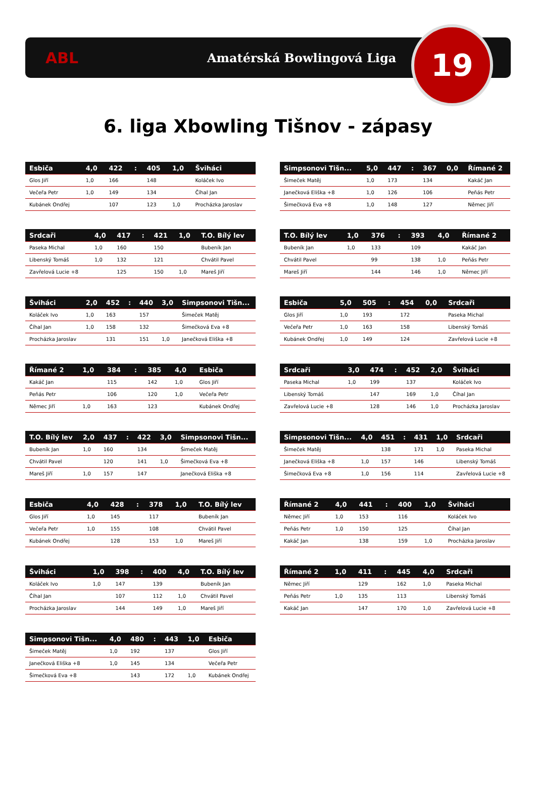ABL
Amatérská Bowlingová Liga
19
6. liga Xbowling Tišnov - zápasy
| Esbiča | 4,0 | 422 | : | 405 | 1,0 | Šviháci |
| --- | --- | --- | --- | --- | --- | --- |
| Glos Jiří | 1,0 | 166 | | 148 | | Koláček Ivo |
| Večeřa Petr | 1,0 | 149 | | 134 | | Číhal Jan |
| Kubánek Ondřej | | 107 | | 123 | 1,0 | Procházka Jaroslav |
| Simpsonovi Tišn... | 5,0 | 447 | : | 367 | 0,0 | Římané 2 |
| --- | --- | --- | --- | --- | --- | --- |
| Šimeček Matěj | 1,0 | 173 | | 134 | | Kakáč Jan |
| Janečková Eliška +8 | 1,0 | 126 | | 106 | | Peňás Petr |
| Šimečková Eva +8 | 1,0 | 148 | | 127 | | Němec Jiří |
| Srdcaři | 4,0 | 417 | : | 421 | 1,0 | T.O. Bílý lev |
| --- | --- | --- | --- | --- | --- | --- |
| Paseka Michal | 1,0 | 160 | | 150 | | Bubeník Jan |
| Libenský Tomáš | 1,0 | 132 | | 121 | | Chvátil Pavel |
| Zavřelová Lucie +8 | | 125 | | 150 | 1,0 | Mareš Jiří |
| T.O. Bílý lev | 1,0 | 376 | : | 393 | 4,0 | Římané 2 |
| --- | --- | --- | --- | --- | --- | --- |
| Bubeník Jan | 1,0 | 133 | | 109 | | Kakáč Jan |
| Chvátil Pavel | | 99 | | 138 | 1,0 | Peňás Petr |
| Mareš Jiří | | 144 | | 146 | 1,0 | Němec Jiří |
| Šviháci | 2,0 | 452 | : | 440 | 3,0 | Simpsonovi Tišn... |
| --- | --- | --- | --- | --- | --- | --- |
| Koláček Ivo | 1,0 | 163 | | 157 | | Šimeček Matěj |
| Číhal Jan | 1,0 | 158 | | 132 | | Šimečková Eva +8 |
| Procházka Jaroslav | | 131 | | 151 | 1,0 | Janečková Eliška +8 |
| Esbiča | 5,0 | 505 | : | 454 | 0,0 | Srdcaři |
| --- | --- | --- | --- | --- | --- | --- |
| Glos Jiří | 1,0 | 193 | | 172 | | Paseka Michal |
| Večeřa Petr | 1,0 | 163 | | 158 | | Libenský Tomáš |
| Kubánek Ondřej | 1,0 | 149 | | 124 | | Zavřelová Lucie +8 |
| Římané 2 | 1,0 | 384 | : | 385 | 4,0 | Esbiča |
| --- | --- | --- | --- | --- | --- | --- |
| Kakáč Jan | | 115 | | 142 | 1,0 | Glos Jiří |
| Peňás Petr | | 106 | | 120 | 1,0 | Večeřa Petr |
| Němec Jiří | 1,0 | 163 | | 123 | | Kubánek Ondřej |
| Srdcaři | 3,0 | 474 | : | 452 | 2,0 | Šviháci |
| --- | --- | --- | --- | --- | --- | --- |
| Paseka Michal | 1,0 | 199 | | 137 | | Koláček Ivo |
| Libenský Tomáš | | 147 | | 169 | 1,0 | Číhal Jan |
| Zavřelová Lucie +8 | | 128 | | 146 | 1,0 | Procházka Jaroslav |
| T.O. Bílý lev | 2,0 | 437 | : | 422 | 3,0 | Simpsonovi Tišn... |
| --- | --- | --- | --- | --- | --- | --- |
| Bubeník Jan | 1,0 | 160 | | 134 | | Šimeček Matěj |
| Chvátil Pavel | | 120 | | 141 | 1,0 | Šimečková Eva +8 |
| Mareš Jiří | 1,0 | 157 | | 147 | | Janečková Eliška +8 |
| Simpsonovi Tišn... | 4,0 | 451 | : | 431 | 1,0 | Srdcaři |
| --- | --- | --- | --- | --- | --- | --- |
| Šimeček Matěj | | 138 | | 171 | 1,0 | Paseka Michal |
| Janečková Eliška +8 | 1,0 | 157 | | 146 | | Libenský Tomáš |
| Šimečková Eva +8 | 1,0 | 156 | | 114 | | Zavřelová Lucie +8 |
| Esbiča | 4,0 | 428 | : | 378 | 1,0 | T.O. Bílý lev |
| --- | --- | --- | --- | --- | --- | --- |
| Glos Jiří | 1,0 | 145 | | 117 | | Bubeník Jan |
| Večeřa Petr | 1,0 | 155 | | 108 | | Chvátil Pavel |
| Kubánek Ondřej | | 128 | | 153 | 1,0 | Mareš Jiří |
| Římané 2 | 4,0 | 441 | : | 400 | 1,0 | Šviháci |
| --- | --- | --- | --- | --- | --- | --- |
| Němec Jiří | 1,0 | 153 | | 116 | | Koláček Ivo |
| Peňás Petr | 1,0 | 150 | | 125 | | Číhal Jan |
| Kakáč Jan | | 138 | | 159 | 1,0 | Procházka Jaroslav |
| Šviháci | 1,0 | 398 | : | 400 | 4,0 | T.O. Bílý lev |
| --- | --- | --- | --- | --- | --- | --- |
| Koláček Ivo | 1,0 | 147 | | 139 | | Bubeník Jan |
| Číhal Jan | | 107 | | 112 | 1,0 | Chvátil Pavel |
| Procházka Jaroslav | | 144 | | 149 | 1,0 | Mareš Jiří |
| Římané 2 | 1,0 | 411 | : | 445 | 4,0 | Srdcaři |
| --- | --- | --- | --- | --- | --- | --- |
| Němec Jiří | | 129 | | 162 | 1,0 | Paseka Michal |
| Peňás Petr | 1,0 | 135 | | 113 | | Libenský Tomáš |
| Kakáč Jan | | 147 | | 170 | 1,0 | Zavřelová Lucie +8 |
| Simpsonovi Tišn... | 4,0 | 480 | : | 443 | 1,0 | Esbiča |
| --- | --- | --- | --- | --- | --- | --- |
| Šimeček Matěj | 1,0 | 192 | | 137 | | Glos Jiří |
| Janečková Eliška +8 | 1,0 | 145 | | 134 | | Večeřa Petr |
| Šimečková Eva +8 | | 143 | | 172 | 1,0 | Kubánek Ondřej |